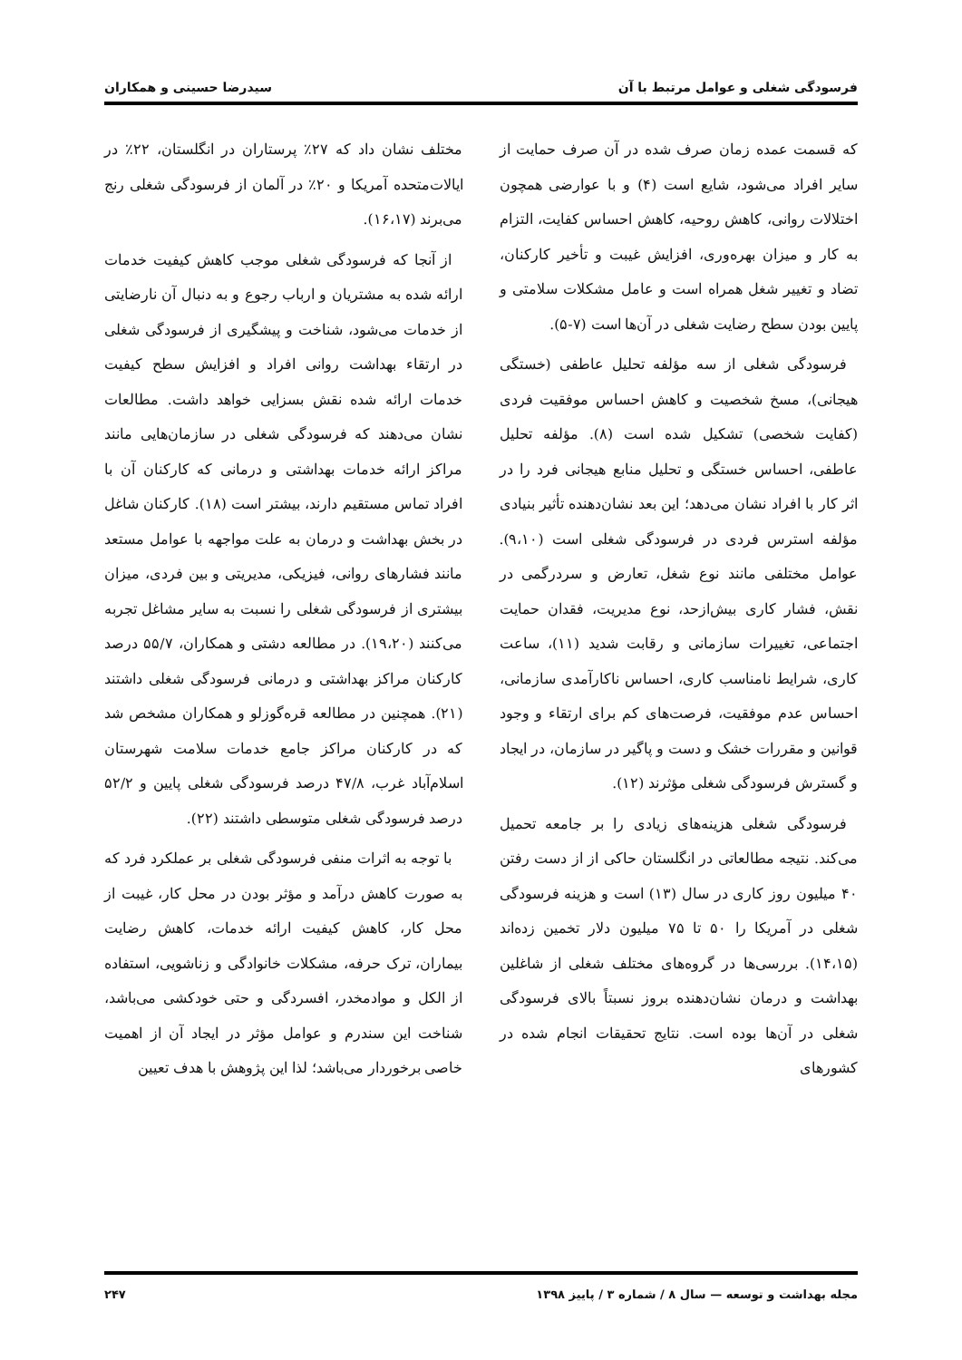فرسودگی شغلی و عوامل مرتبط با آن سیدرضا حسینی و همکاران
که قسمت عمده زمان صرف شده در آن صرف حمایت از سایر افراد می‌شود، شایع است (۴) و با عوارضی همچون اختلالات روانی، کاهش روحیه، کاهش احساس کفایت، التزام به کار و میزان بهره‌وری، افزایش غیبت و تأخیر کارکنان، تضاد و تغییر شغل همراه است و عامل مشکلات سلامتی و پایین بودن سطح رضایت شغلی در آن‌ها است (۷-۵).
فرسودگی شغلی از سه مؤلفه تحلیل عاطفی (خستگی هیجانی)، مسخ شخصیت و کاهش احساس موفقیت فردی (کفایت شخصی) تشکیل شده است (۸). مؤلفه تحلیل عاطفی، احساس خستگی و تحلیل منابع هیجانی فرد را در اثر کار با افراد نشان می‌دهد؛ این بعد نشان‌دهنده تأثیر بنیادی مؤلفه استرس فردی در فرسودگی شغلی است (۹،۱۰). عوامل مختلفی مانند نوع شغل، تعارض و سردرگمی در نقش، فشار کاری بیش‌ازحد، نوع مدیریت، فقدان حمایت اجتماعی، تغییرات سازمانی و رقابت شدید (۱۱)، ساعت کاری، شرایط نامناسب کاری، احساس ناکارآمدی سازمانی، احساس عدم موفقیت، فرصت‌های کم برای ارتقاء و وجود قوانین و مقررات خشک و دست و پاگیر در سازمان، در ایجاد و گسترش فرسودگی شغلی مؤثرند (۱۲).
فرسودگی شغلی هزینه‌های زیادی را بر جامعه تحمیل می‌کند. نتیجه مطالعاتی در انگلستان حاکی از از دست رفتن ۴۰ میلیون روز کاری در سال (۱۳) است و هزینه فرسودگی شغلی در آمریکا را ۵۰ تا ۷۵ میلیون دلار تخمین زده‌اند (۱۴،۱۵). بررسی‌ها در گروه‌های مختلف شغلی از شاغلین بهداشت و درمان نشان‌دهنده بروز نسبتاً بالای فرسودگی شغلی در آن‌ها بوده است. نتایج تحقیقات انجام شده در کشورهای
مختلف نشان داد که ۲۷٪ پرستاران در انگلستان، ۲۲٪ در ایالات‌متحده آمریکا و ۲۰٪ در آلمان از فرسودگی شغلی رنج می‌برند (۱۶،۱۷).
از آنجا که فرسودگی شغلی موجب کاهش کیفیت خدمات ارائه شده به مشتریان و ارباب رجوع و به دنبال آن نارضایتی از خدمات می‌شود، شناخت و پیشگیری از فرسودگی شغلی در ارتقاء بهداشت روانی افراد و افزایش سطح کیفیت خدمات ارائه شده نقش بسزایی خواهد داشت. مطالعات نشان می‌دهند که فرسودگی شغلی در سازمان‌هایی مانند مراکز ارائه خدمات بهداشتی و درمانی که کارکنان آن با افراد تماس مستقیم دارند، بیشتر است (۱۸). کارکنان شاغل در بخش بهداشت و درمان به علت مواجهه با عوامل مستعد مانند فشارهای روانی، فیزیکی، مدیریتی و بین فردی، میزان بیشتری از فرسودگی شغلی را نسبت به سایر مشاغل تجربه می‌کنند (۱۹،۲۰). در مطالعه دشتی و همکاران، ۵۵/۷ درصد کارکنان مراکز بهداشتی و درمانی فرسودگی شغلی داشتند (۲۱). همچنین در مطالعه قره‌گوزلو و همکاران مشخص شد که در کارکنان مراکز جامع خدمات سلامت شهرستان اسلام‌آباد غرب، ۴۷/۸ درصد فرسودگی شغلی پایین و ۵۲/۲ درصد فرسودگی شغلی متوسطی داشتند (۲۲).
با توجه به اثرات منفی فرسودگی شغلی بر عملکرد فرد که به صورت کاهش درآمد و مؤثر بودن در محل کار، غیبت از محل کار، کاهش کیفیت ارائه خدمات، کاهش رضایت بیماران، ترک حرفه، مشکلات خانوادگی و زناشویی، استفاده از الکل و موادمخدر، افسردگی و حتی خودکشی می‌باشد، شناخت این سندرم و عوامل مؤثر در ایجاد آن از اهمیت خاصی برخوردار می‌باشد؛ لذا این پژوهش با هدف تعیین
مجله بهداشت و توسعه — سال ۸ / شماره ۳ / پاییز ۱۳۹۸ ۲۴۷